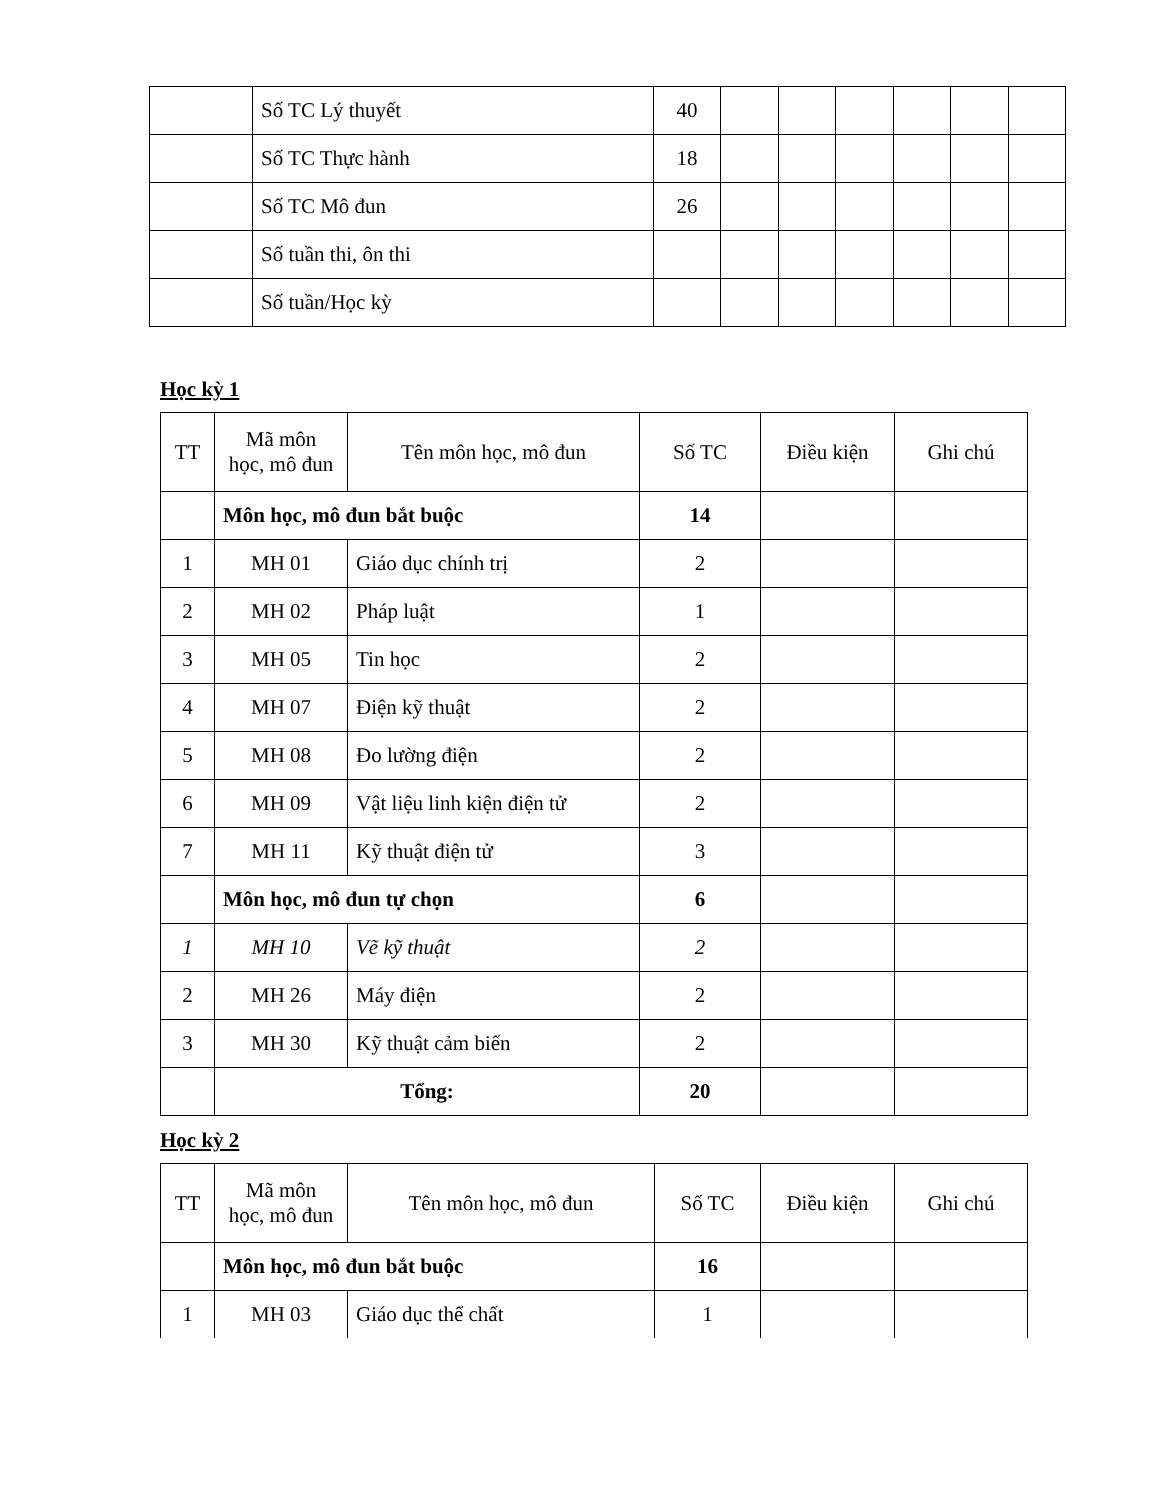| | Số TC Lý thuyết | 40 | | | | | | |
| | Số TC Thực hành | 18 | | | | | | |
| | Số TC Mô đun | 26 | | | | | | |
| | Số tuần thi, ôn thi | | | | | | | |
| | Số tuần/Học kỳ | | | | | | | |
Học kỳ 1
| TT | Mã môn học, mô đun | Tên môn học, mô đun | Số TC | Điều kiện | Ghi chú |
| --- | --- | --- | --- | --- | --- |
| | Môn học, mô đun bắt buộc | | 14 | | |
| 1 | MH 01 | Giáo dục chính trị | 2 | | |
| 2 | MH 02 | Pháp luật | 1 | | |
| 3 | MH 05 | Tin học | 2 | | |
| 4 | MH 07 | Điện kỹ thuật | 2 | | |
| 5 | MH 08 | Đo lường điện | 2 | | |
| 6 | MH 09 | Vật liệu linh kiện điện tử | 2 | | |
| 7 | MH 11 | Kỹ thuật điện tử | 3 | | |
| | Môn học, mô đun tự chọn | | 6 | | |
| 1 | MH 10 | Vẽ kỹ thuật | 2 | | |
| 2 | MH 26 | Máy điện | 2 | | |
| 3 | MH 30 | Kỹ thuật cảm biến | 2 | | |
| | Tổng: | | 20 | | |
Học kỳ 2
| TT | Mã môn học, mô đun | Tên môn học, mô đun | Số TC | Điều kiện | Ghi chú |
| --- | --- | --- | --- | --- | --- |
| | Môn học, mô đun bắt buộc | | 16 | | |
| 1 | MH 03 | Giáo dục thể chất | 1 | | |